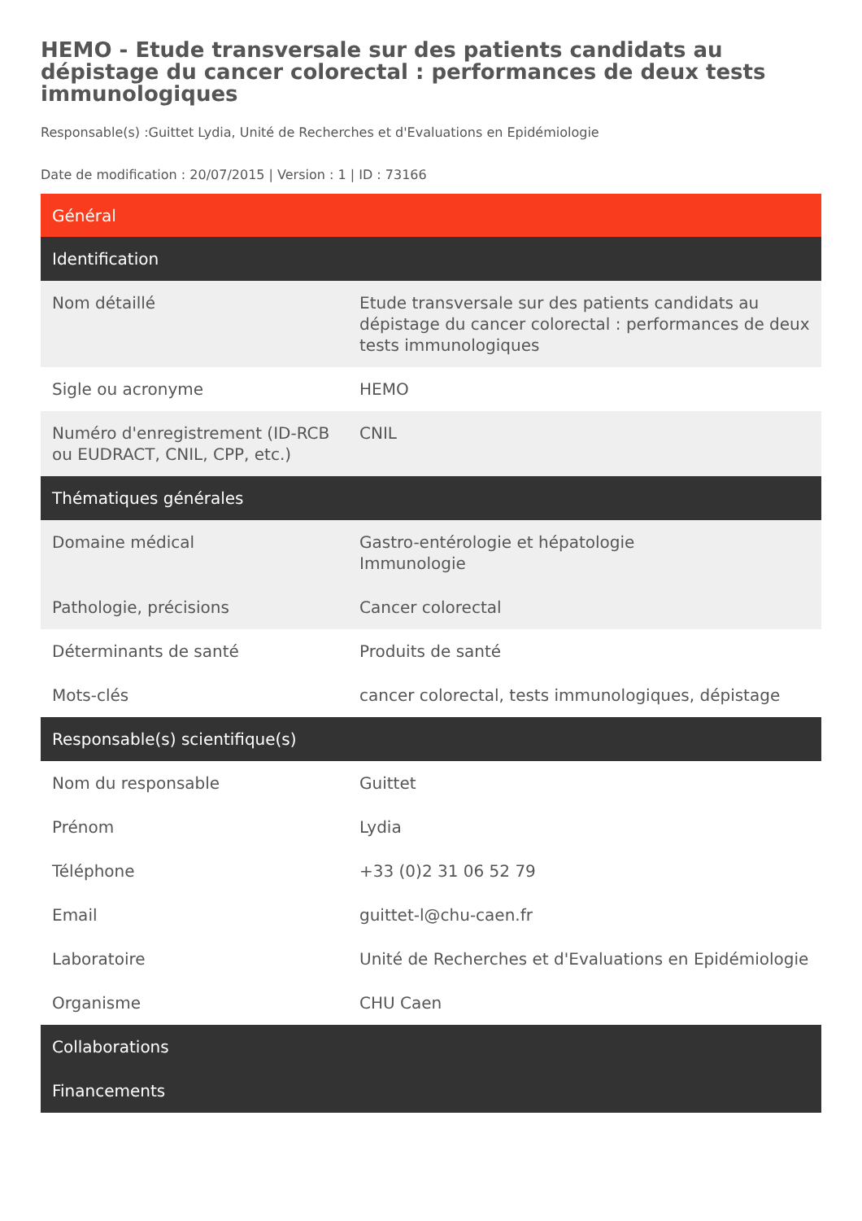HEMO - Etude transversale sur des patients candidats au dépistage du cancer colorectal : performances de deux tests immunologiques
Responsable(s) :Guittet Lydia, Unité de Recherches et d'Evaluations en Epidémiologie
Date de modification : 20/07/2015 | Version : 1 | ID : 73166
| Général | |
| --- | --- |
| Identification | |
| Nom détaillé | Etude transversale sur des patients candidats au dépistage du cancer colorectal : performances de deux tests immunologiques |
| Sigle ou acronyme | HEMO |
| Numéro d'enregistrement (ID-RCB ou EUDRACT, CNIL, CPP, etc.) | CNIL |
| Thématiques générales | |
| Domaine médical | Gastro-entérologie et hépatologie Immunologie |
| Pathologie, précisions | Cancer colorectal |
| Déterminants de santé | Produits de santé |
| Mots-clés | cancer colorectal, tests immunologiques, dépistage |
| Responsable(s) scientifique(s) | |
| Nom du responsable | Guittet |
| Prénom | Lydia |
| Téléphone | +33 (0)2 31 06 52 79 |
| Email | guittet-l@chu-caen.fr |
| Laboratoire | Unité de Recherches et d'Evaluations en Epidémiologie |
| Organisme | CHU Caen |
| Collaborations | |
| Financements | |